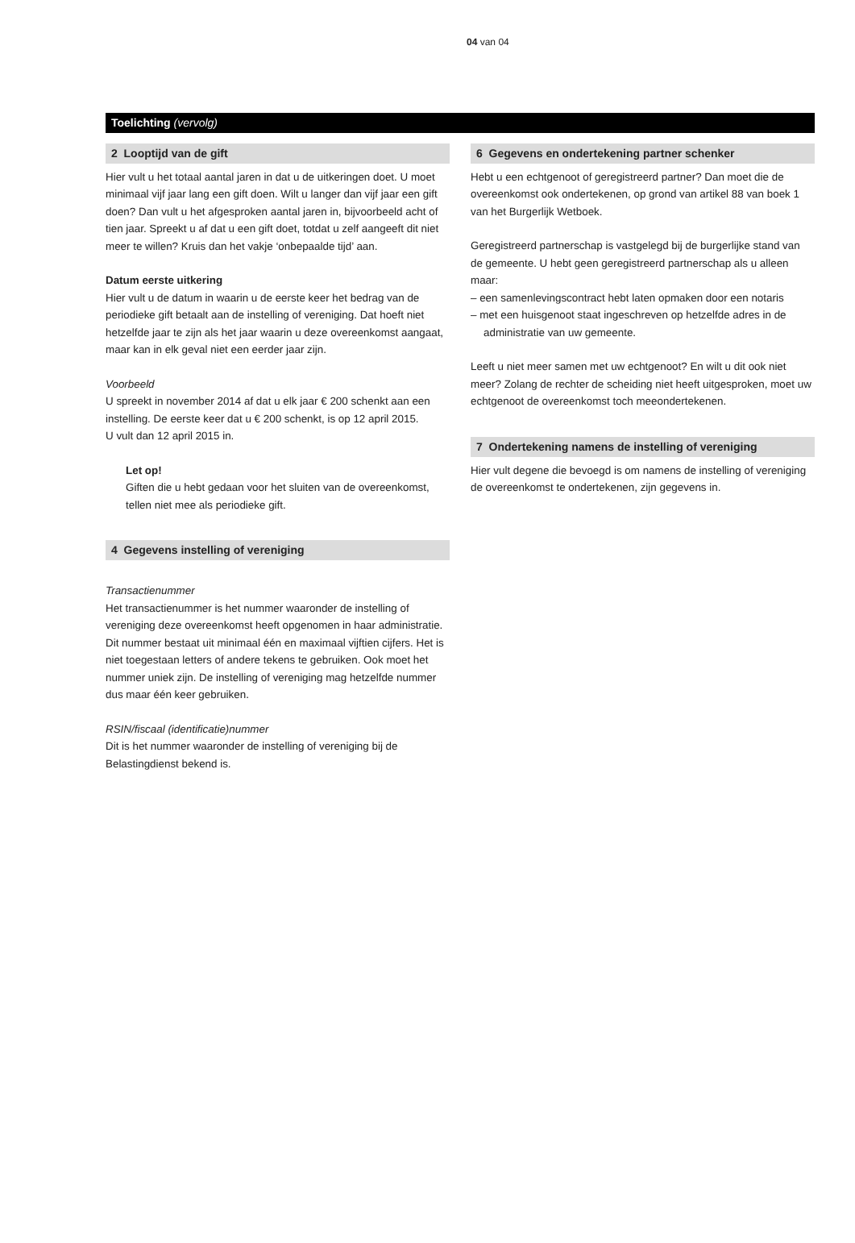04 van 04
Toelichting (vervolg)
2 Looptijd van de gift
Hier vult u het totaal aantal jaren in dat u de uitkeringen doet. U moet minimaal vijf jaar lang een gift doen. Wilt u langer dan vijf jaar een gift doen? Dan vult u het afgesproken aantal jaren in, bijvoorbeeld acht of tien jaar. Spreekt u af dat u een gift doet, totdat u zelf aangeeft dit niet meer te willen? Kruis dan het vakje ‘onbepaalde tijd’ aan.
Datum eerste uitkering
Hier vult u de datum in waarin u de eerste keer het bedrag van de periodieke gift betaalt aan de instelling of vereniging. Dat hoeft niet hetzelfde jaar te zijn als het jaar waarin u deze overeenkomst aangaat, maar kan in elk geval niet een eerder jaar zijn.
Voorbeeld
U spreekt in november 2014 af dat u elk jaar € 200 schenkt aan een instelling. De eerste keer dat u € 200 schenkt, is op 12 april 2015.
U vult dan 12 april 2015 in.
Let op!
Giften die u hebt gedaan voor het sluiten van de overeenkomst, tellen niet mee als periodieke gift.
4 Gegevens instelling of vereniging
Transactienummer
Het transactienummer is het nummer waaronder de instelling of vereniging deze overeenkomst heeft opgenomen in haar administratie. Dit nummer bestaat uit minimaal één en maximaal vijftien cijfers. Het is niet toegestaan letters of andere tekens te gebruiken. Ook moet het nummer uniek zijn. De instelling of vereniging mag hetzelfde nummer dus maar één keer gebruiken.
RSIN/fiscaal (identificatie)nummer
Dit is het nummer waaronder de instelling of vereniging bij de Belastingdienst bekend is.
6 Gegevens en ondertekening partner schenker
Hebt u een echtgenoot of geregistreerd partner? Dan moet die de overeenkomst ook ondertekenen, op grond van artikel 88 van boek 1 van het Burgerlijk Wetboek.
Geregistreerd partnerschap is vastgelegd bij de burgerlijke stand van de gemeente. U hebt geen geregistreerd partnerschap als u alleen maar:
– een samenlevingscontract hebt laten opmaken door een notaris
– met een huisgenoot staat ingeschreven op hetzelfde adres in de administratie van uw gemeente.
Leeft u niet meer samen met uw echtgenoot? En wilt u dit ook niet meer? Zolang de rechter de scheiding niet heeft uitgesproken, moet uw echtgenoot de overeenkomst toch meeondertekenen.
7 Ondertekening namens de instelling of vereniging
Hier vult degene die bevoegd is om namens de instelling of vereniging de overeenkomst te ondertekenen, zijn gegevens in.